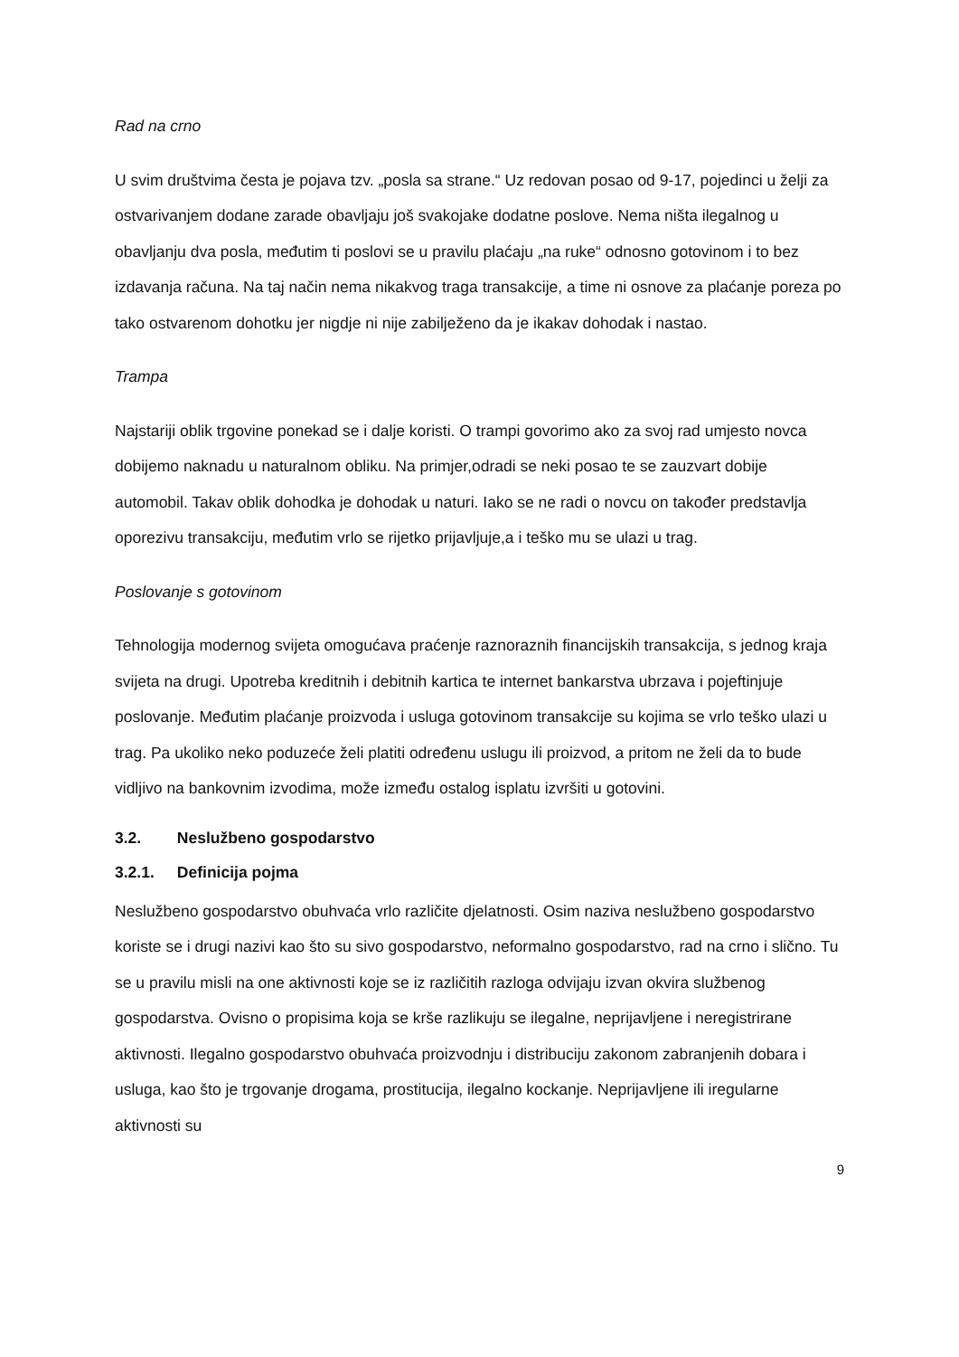Rad na crno
U svim društvima česta je pojava tzv. „posla sa strane.“ Uz redovan posao od 9-17, pojedinci u želji za ostvarivanjem dodane zarade obavljaju još svakojake dodatne poslove. Nema ništa ilegalnog u obavljanju dva posla, međutim ti poslovi se u pravilu plaćaju „na ruke“ odnosno gotovinom i to bez izdavanja računa. Na taj način nema nikakvog traga transakcije, a time ni osnove za plaćanje poreza po tako ostvarenom dohotku jer nigdje ni nije zabilježeno da je ikakav dohodak i nastao.
Trampa
Najstariji oblik trgovine ponekad se i dalje koristi. O trampi govorimo ako za svoj rad umjesto novca dobijemo naknadu u naturalnom obliku. Na primjer,odradi se neki posao te se zauzvart dobije automobil. Takav oblik dohodka je dohodak u naturi. Iako se ne radi o novcu on također predstavlja oporezivu transakciju, međutim vrlo se rijetko prijavljuje,a i teško mu se ulazi u trag.
Poslovanje s gotovinom
Tehnologija modernog svijeta omogućava praćenje raznoraznih financijskih transakcija, s jednog kraja svijeta na drugi. Upotreba kreditnih i debitnih kartica te internet bankarstva ubrzava i pojeftinjuje poslovanje. Međutim plaćanje proizvoda i usluga gotovinom transakcije su kojima se vrlo teško ulazi u trag. Pa ukoliko neko poduzeće želi platiti određenu uslugu ili proizvod, a pritom ne želi da to bude vidljivo na bankovnim izvodima, može između ostalog isplatu izvršiti u gotovini.
3.2. Neslužbeno gospodarstvo
3.2.1. Definicija pojma
Neslužbeno gospodarstvo obuhvaća vrlo različite djelatnosti. Osim naziva neslužbeno gospodarstvo koriste se i drugi nazivi kao što su sivo gospodarstvo, neformalno gospodarstvo, rad na crno i slično. Tu se u pravilu misli na one aktivnosti koje se iz različitih razloga odvijaju izvan okvira službenog gospodarstva. Ovisno o propisima koja se krše razlikuju se ilegalne, neprijavljene i neregistrirane aktivnosti. Ilegalno gospodarstvo obuhvaća proizvodnju i distribuciju zakonom zabranjenih dobara i usluga, kao što je trgovanje drogama, prostitucija, ilegalno kockanje. Neprijavljene ili iregularne aktivnosti su
9